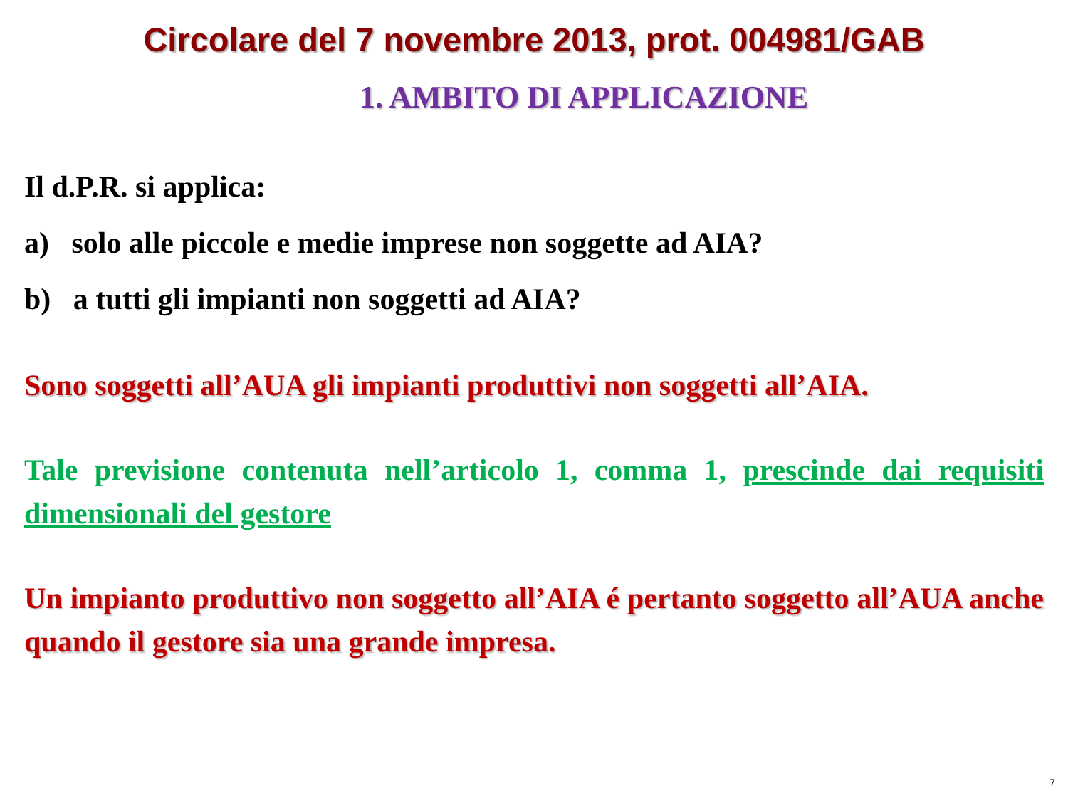Circolare del 7 novembre 2013, prot. 004981/GAB
1. AMBITO DI APPLICAZIONE
Il d.P.R. si applica:
a) solo alle piccole e medie imprese non soggette ad AIA?
b) a tutti gli impianti non soggetti ad AIA?
Sono soggetti all’AUA gli impianti produttivi non soggetti all’AIA.
Tale previsione contenuta nell’articolo 1, comma 1, prescinde dai requisiti dimensionali del gestore
Un impianto produttivo non soggetto all’AIA é pertanto soggetto all’AUA anche quando il gestore sia una grande impresa.
7